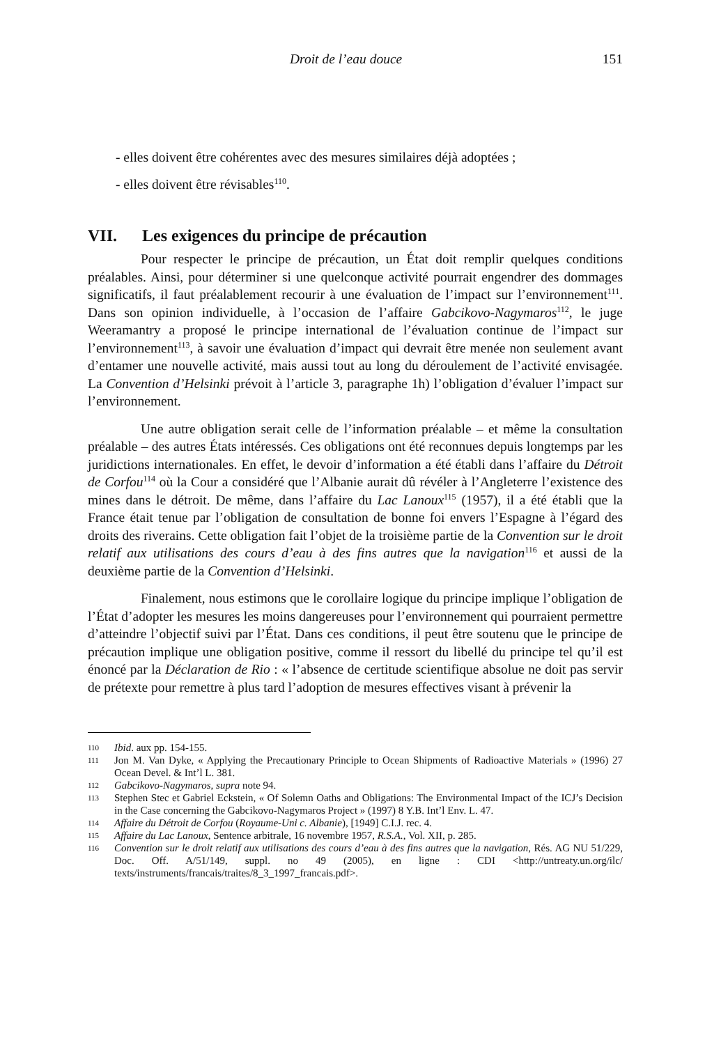Droit de l’eau douce 151
- elles doivent être cohérentes avec des mesures similaires déjà adoptées ;
- elles doivent être révisables<sup>110</sup>.
VII. Les exigences du principe de précaution
Pour respecter le principe de précaution, un État doit remplir quelques conditions préalables. Ainsi, pour déterminer si une quelconque activité pourrait engendrer des dommages significatifs, il faut préalablement recourir à une évaluation de l’impact sur l’environnement<sup>111</sup>. Dans son opinion individuelle, à l’occasion de l’affaire Gabcikovo-Nagymaros<sup>112</sup>, le juge Weeramantry a proposé le principe international de l’évaluation continue de l’impact sur l’environnement<sup>113</sup>, à savoir une évaluation d’impact qui devrait être menée non seulement avant d’entamer une nouvelle activité, mais aussi tout au long du déroulement de l’activité envisagée. La Convention d’Helsinki prévoit à l’article 3, paragraphe 1h) l’obligation d’évaluer l’impact sur l’environnement.
Une autre obligation serait celle de l’information préalable – et même la consultation préalable – des autres États intéressés. Ces obligations ont été reconnues depuis longtemps par les juridictions internationales. En effet, le devoir d’information a été établi dans l’affaire du Détroit de Corfou<sup>114</sup> où la Cour a considéré que l’Albanie aurait dû révéler à l’Angleterre l’existence des mines dans le détroit. De même, dans l’affaire du Lac Lanoux<sup>115</sup> (1957), il a été établi que la France était tenue par l’obligation de consultation de bonne foi envers l’Espagne à l’égard des droits des riverains. Cette obligation fait l’objet de la troisième partie de la Convention sur le droit relatif aux utilisations des cours d’eau à des fins autres que la navigation<sup>116</sup> et aussi de la deuxième partie de la Convention d’Helsinki.
Finalement, nous estimons que le corollaire logique du principe implique l’obligation de l’État d’adopter les mesures les moins dangereuses pour l’environnement qui pourraient permettre d’atteindre l’objectif suivi par l’État. Dans ces conditions, il peut être soutenu que le principe de précaution implique une obligation positive, comme il ressort du libellé du principe tel qu’il est énoncé par la Déclaration de Rio : « l’absence de certitude scientifique absolue ne doit pas servir de prétexte pour remettre à plus tard l’adoption de mesures effectives visant à prévenir la
110 Ibid. aux pp. 154-155.
111 Jon M. Van Dyke, « Applying the Precautionary Principle to Ocean Shipments of Radioactive Materials » (1996) 27 Ocean Devel. & Int’l L. 381.
112 Gabcikovo-Nagymaros, supra note 94.
113 Stephen Stec et Gabriel Eckstein, « Of Solemn Oaths and Obligations: The Environmental Impact of the ICJ’s Decision in the Case concerning the Gabcikovo-Nagymaros Project » (1997) 8 Y.B. Int’l Env. L. 47.
114 Affaire du Détroit de Corfou (Royaume-Uni c. Albanie), [1949] C.I.J. rec. 4.
115 Affaire du Lac Lanoux, Sentence arbitrale, 16 novembre 1957, R.S.A., Vol. XII, p. 285.
116 Convention sur le droit relatif aux utilisations des cours d’eau à des fins autres que la navigation, Rés. AG NU 51/229, Doc. Off. A/51/149, suppl. no 49 (2005), en ligne : CDI <http://untreaty.un.org/ilc/ texts/instruments/francais/traites/8_3_1997_francais.pdf>.